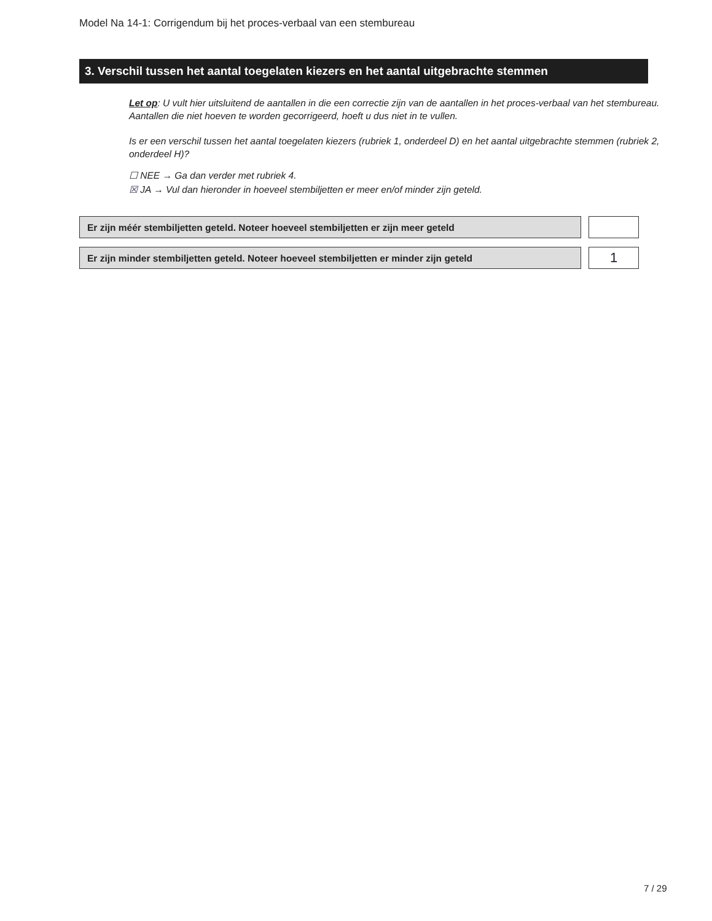Model Na 14-1: Corrigendum bij het proces-verbaal van een stembureau
3. Verschil tussen het aantal toegelaten kiezers en het aantal uitgebrachte stemmen
Let op: U vult hier uitsluitend de aantallen in die een correctie zijn van de aantallen in het proces-verbaal van het stembureau. Aantallen die niet hoeven te worden gecorrigeerd, hoeft u dus niet in te vullen.
Is er een verschil tussen het aantal toegelaten kiezers (rubriek 1, onderdeel D) en het aantal uitgebrachte stemmen (rubriek 2, onderdeel H)?
☐ NEE → Ga dan verder met rubriek 4.
☒ JA → Vul dan hieronder in hoeveel stembiljetten er meer en/of minder zijn geteld.
Er zijn méér stembiljetten geteld. Noteer hoeveel stembiljetten er zijn meer geteld
Er zijn minder stembiljetten geteld. Noteer hoeveel stembiljetten er minder zijn geteld 1
7 / 29